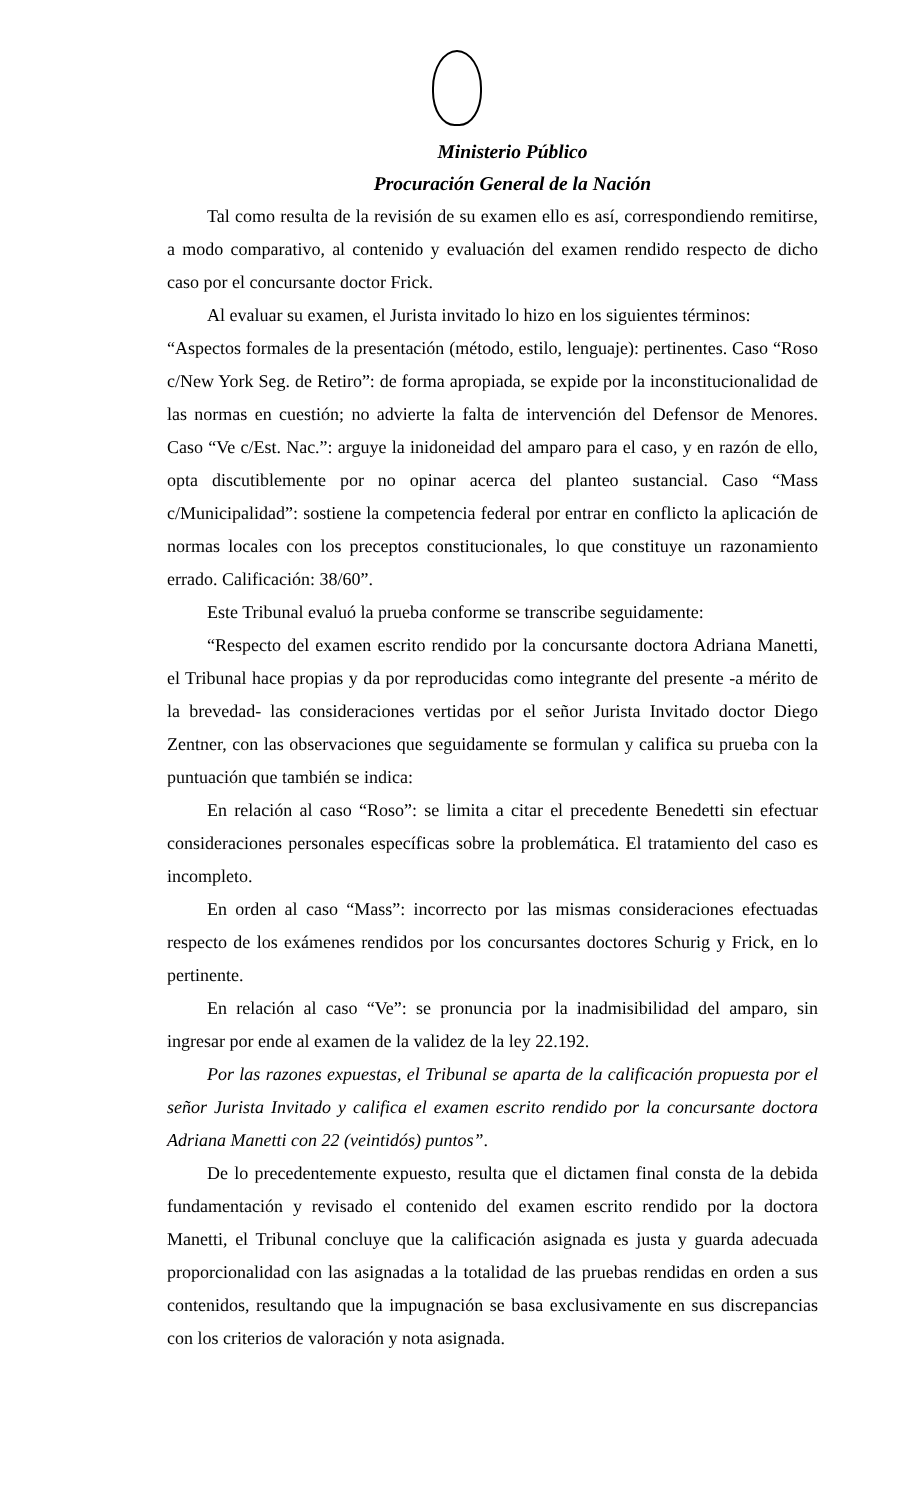Ministerio Público
Procuración General de la Nación
Tal como resulta de la revisión de su examen ello es así, correspondiendo remitirse, a modo comparativo, al contenido y evaluación del examen rendido respecto de dicho caso por el concursante doctor Frick.
Al evaluar su examen, el Jurista invitado lo hizo en los siguientes términos:
“Aspectos formales de la presentación (método, estilo, lenguaje): pertinentes. Caso “Roso c/New York Seg. de Retiro”: de forma apropiada, se expide por la inconstitucionalidad de las normas en cuestión; no advierte la falta de intervención del Defensor de Menores. Caso “Ve c/Est. Nac.”: arguye la inidoneidad del amparo para el caso, y en razón de ello, opta discutiblemente por no opinar acerca del planteo sustancial. Caso “Mass c/Municipalidad”: sostiene la competencia federal por entrar en conflicto la aplicación de normas locales con los preceptos constitucionales, lo que constituye un razonamiento errado. Calificación: 38/60”.
Este Tribunal evaluó la prueba conforme se transcribe seguidamente:
“Respecto del examen escrito rendido por la concursante doctora Adriana Manetti, el Tribunal hace propias y da por reproducidas como integrante del presente -a mérito de la brevedad- las consideraciones vertidas por el señor Jurista Invitado doctor Diego Zentner, con las observaciones que seguidamente se formulan y califica su prueba con la puntuación que también se indica:
En relación al caso “Roso”: se limita a citar el precedente Benedetti sin efectuar consideraciones personales específicas sobre la problemática. El tratamiento del caso es incompleto.
En orden al caso “Mass”: incorrecto por las mismas consideraciones efectuadas respecto de los exámenes rendidos por los concursantes doctores Schurig y Frick, en lo pertinente.
En relación al caso “Ve”: se pronuncia por la inadmisibilidad del amparo, sin ingresar por ende al examen de la validez de la ley 22.192.
Por las razones expuestas, el Tribunal se aparta de la calificación propuesta por el señor Jurista Invitado y califica el examen escrito rendido por la concursante doctora Adriana Manetti con 22 (veintidós) puntos”.
De lo precedentemente expuesto, resulta que el dictamen final consta de la debida fundamentación y revisado el contenido del examen escrito rendido por la doctora Manetti, el Tribunal concluye que la calificación asignada es justa y guarda adecuada proporcionalidad con las asignadas a la totalidad de las pruebas rendidas en orden a sus contenidos, resultando que la impugnación se basa exclusivamente en sus discrepancias con los criterios de valoración y nota asignada.